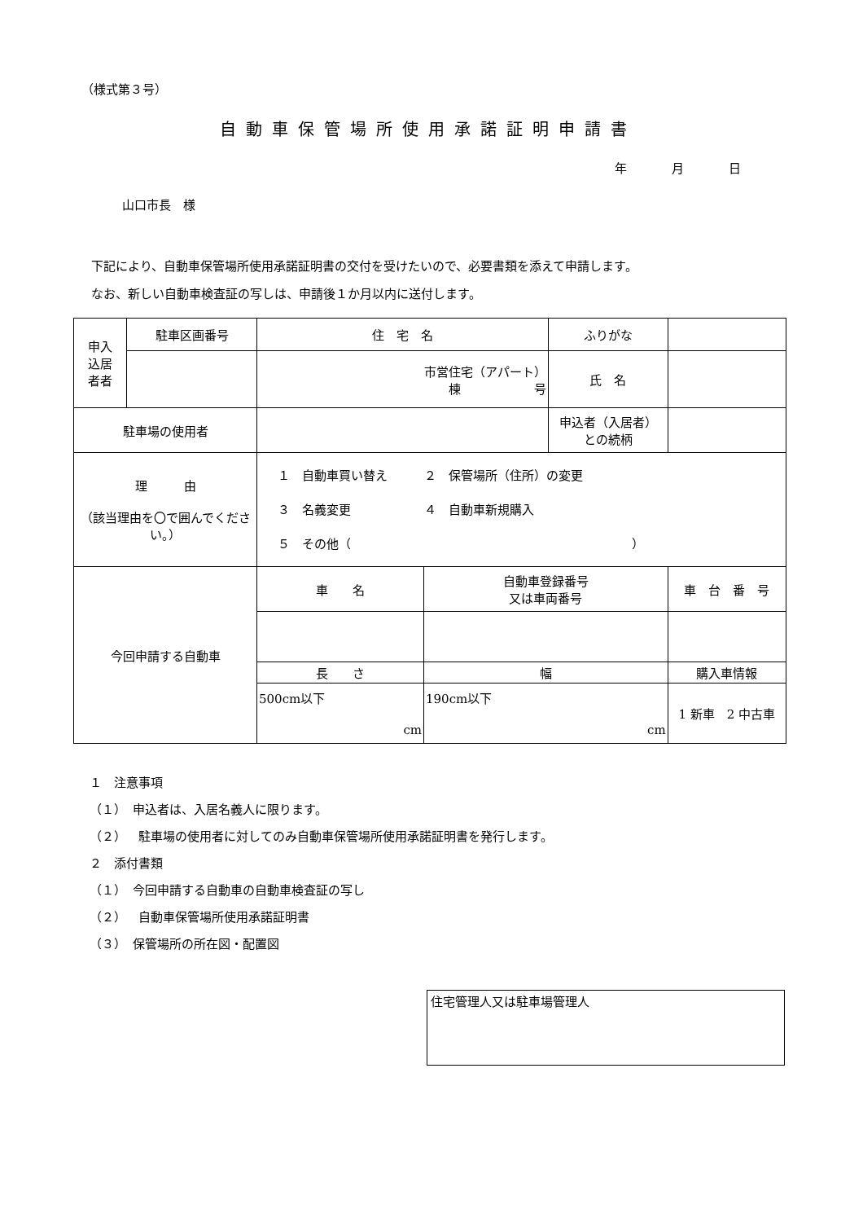（様式第３号）
自動車保管場所使用承諾証明申請書
年 月 日
山口市長　様
下記により、自動車保管場所使用承諾証明書の交付を受けたいので、必要書類を添えて申請します。
なお、新しい自動車検査証の写しは、申請後１か月以内に送付します。
| 申入 込居 者者 | 駐車区画番号 | 住 宅 名 | | ふりがな | | |
| | | 市営住宅（アパート） 棟 号 | | 氏 名 | | |
| 駐車場の使用者 | | | | 申込者（入居者） との続柄 | | |
| 理 由 （該当理由を〇で囲んでください。） | | １ 自動車買い替え ２ 保管場所（住所）の変更 ３ 名義変更 ４ 自動車新規購入 ５ その他（ ） | | | | |
| 今回申請する自動車 | | 車 名 | 自動車登録番号 又は車両番号 | | 車 台 番 号 | |
| | | 長 さ | 幅 | | 購入車情報 | |
| | | 500cm以下 cm | 190cm以下 cm | | 1 新車 2 中古車 | |
１　注意事項
（１）　申込者は、入居名義人に限ります。
（２）　駐車場の使用者に対してのみ自動車保管場所使用承諾証明書を発行します。
２　添付書類
（１）　今回申請する自動車の自動車検査証の写し
（２）　自動車保管場所使用承諾証明書
（３）　保管場所の所在図・配置図
住宅管理人又は駐車場管理人